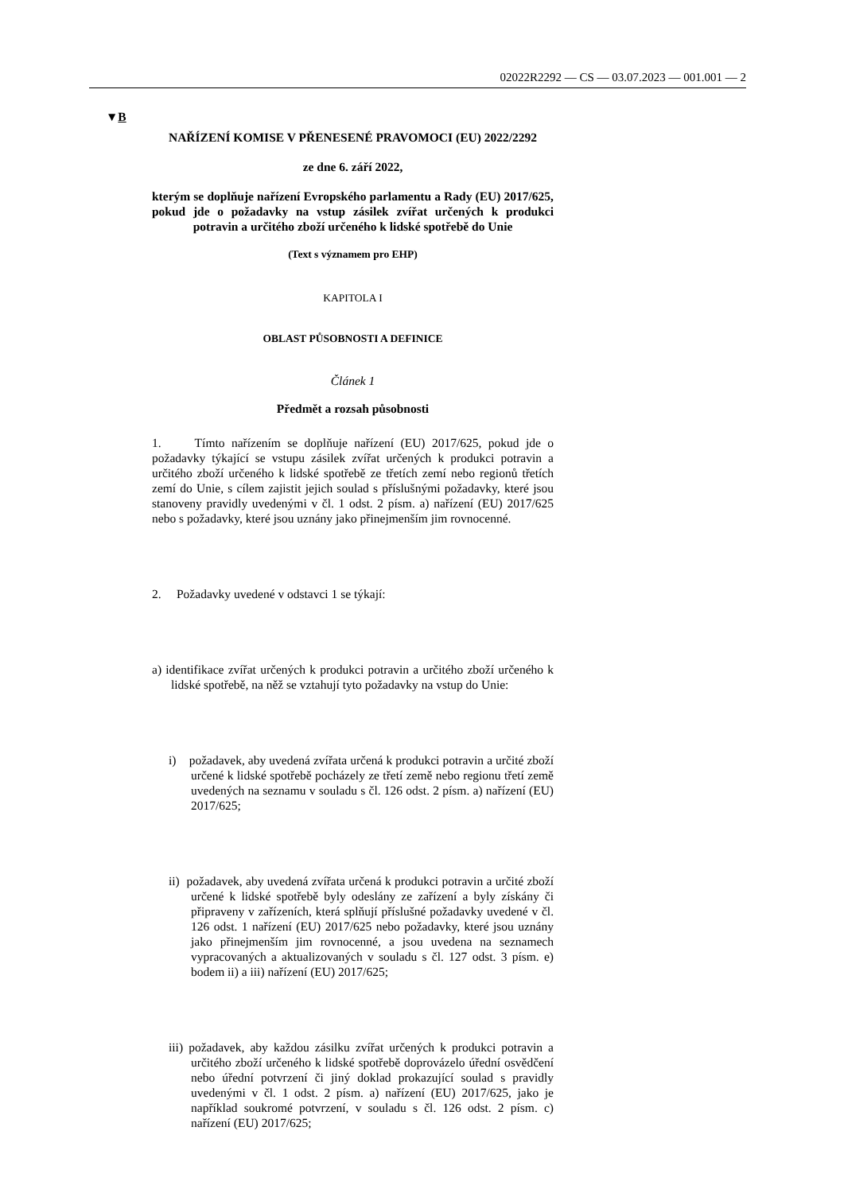02022R2292 — CS — 03.07.2023 — 001.001 — 2
▼B
NAŘÍZENÍ KOMISE V PŘENESENÉ PRAVOMOCI (EU) 2022/2292
ze dne 6. září 2022,
kterým se doplňuje nařízení Evropského parlamentu a Rady (EU) 2017/625, pokud jde o požadavky na vstup zásilek zvířat určených k produkci potravin a určitého zboží určeného k lidské spotřebě do Unie
(Text s významem pro EHP)
KAPITOLA I
OBLAST PŮSOBNOSTI A DEFINICE
Článek 1
Předmět a rozsah působnosti
1. Tímto nařízením se doplňuje nařízení (EU) 2017/625, pokud jde o požadavky týkající se vstupu zásilek zvířat určených k produkci potravin a určitého zboží určeného k lidské spotřebě ze třetích zemí nebo regionů třetích zemí do Unie, s cílem zajistit jejich soulad s příslušnými požadavky, které jsou stanoveny pravidly uvedenými v čl. 1 odst. 2 písm. a) nařízení (EU) 2017/625 nebo s požadavky, které jsou uznány jako přinejmenším jim rovnocenné.
2. Požadavky uvedené v odstavci 1 se týkají:
a) identifikace zvířat určených k produkci potravin a určitého zboží určeného k lidské spotřebě, na něž se vztahují tyto požadavky na vstup do Unie:
i) požadavek, aby uvedená zvířata určená k produkci potravin a určité zboží určené k lidské spotřebě pocházely ze třetí země nebo regionu třetí země uvedených na seznamu v souladu s čl. 126 odst. 2 písm. a) nařízení (EU) 2017/625;
ii) požadavek, aby uvedená zvířata určená k produkci potravin a určité zboží určené k lidské spotřebě byly odeslány ze zařízení a byly získány či připraveny v zařízeních, která splňují příslušné požadavky uvedené v čl. 126 odst. 1 nařízení (EU) 2017/625 nebo požadavky, které jsou uznány jako přinejmenším jim rovnocenné, a jsou uvedena na seznamech vypracovaných a aktualizovaných v souladu s čl. 127 odst. 3 písm. e) bodem ii) a iii) nařízení (EU) 2017/625;
iii) požadavek, aby každou zásilku zvířat určených k produkci potravin a určitého zboží určeného k lidské spotřebě doprovázelo úřední osvědčení nebo úřední potvrzení či jiný doklad prokazující soulad s pravidly uvedenými v čl. 1 odst. 2 písm. a) nařízení (EU) 2017/625, jako je například soukromé potvrzení, v souladu s čl. 126 odst. 2 písm. c) nařízení (EU) 2017/625;